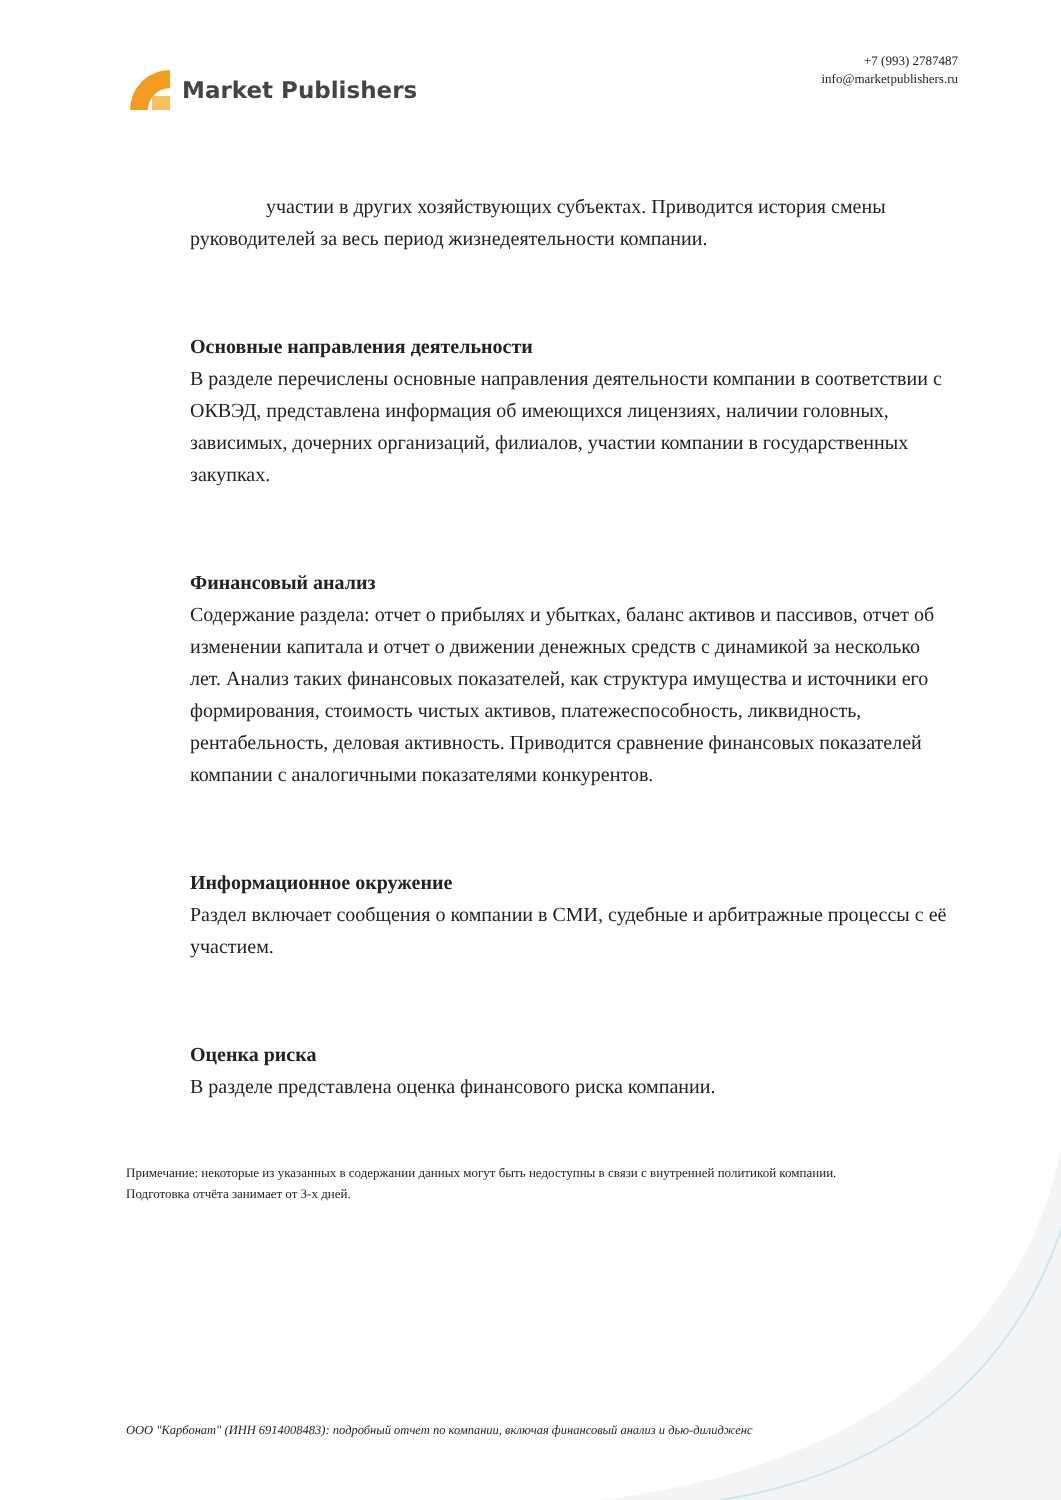Market Publishers
+7 (993) 2787487
info@marketpublishers.ru
участии в других хозяйствующих субъектах. Приводится история смены руководителей за весь период жизнедеятельности компании.
Основные направления деятельности
В разделе перечислены основные направления деятельности компании в соответствии с ОКВЭД, представлена информация об имеющихся лицензиях, наличии головных, зависимых, дочерних организаций, филиалов, участии компании в государственных закупках.
Финансовый анализ
Содержание раздела: отчет о прибылях и убытках, баланс активов и пассивов, отчет об изменении капитала и отчет о движении денежных средств с динамикой за несколько лет. Анализ таких финансовых показателей, как структура имущества и источники его формирования, стоимость чистых активов, платежеспособность, ликвидность, рентабельность, деловая активность. Приводится сравнение финансовых показателей компании с аналогичными показателями конкурентов.
Информационное окружение
Раздел включает сообщения о компании в СМИ, судебные и арбитражные процессы с её участием.
Оценка риска
В разделе представлена оценка финансового риска компании.
Примечание: некоторые из указанных в содержании данных могут быть недоступны в связи с внутренней политикой компании.
Подготовка отчёта занимает от 3-х дней.
ООО "Карбонат" (ИНН 6914008483): подробный отчет по компании, включая финансовый анализ и дью-дилидженс